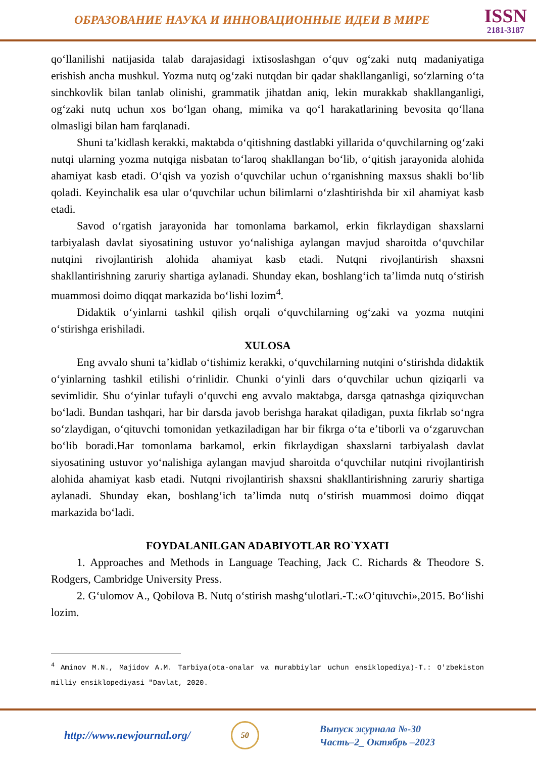ОБРАЗОВАНИЕ НАУКА И ИННОВАЦИОННЫЕ ИДЕИ В МИРЕ
ISSN
2181-3187
qo‘llanilishi natijasida talab darajasidagi ixtisoslashgan o‘quv og‘zaki nutq madaniyatiga erishish ancha mushkul. Yozma nutq og‘zaki nutqdan bir qadar shakllanganligi, so‘zlarning o‘ta sinchkovlik bilan tanlab olinishi, grammatik jihatdan aniq, lekin murakkab shakllanganligi, og‘zaki nutq uchun xos bo‘lgan ohang, mimika va qo‘l harakatlarining bevosita qo‘llana olmasligi bilan ham farqlanadi.
Shuni ta’kidlash kerakki, maktabda o‘qitishning dastlabki yillarida o‘quvchilarning og‘zaki nutqi ularning yozma nutqiga nisbatan to‘laroq shakllangan bo‘lib, o‘qitish jarayonida alohida ahamiyat kasb etadi. O‘qish va yozish o‘quvchilar uchun o‘rganishning maxsus shakli bo‘lib qoladi. Keyinchalik esa ular o‘quvchilar uchun bilimlarni o‘zlashtirishda bir xil ahamiyat kasb etadi.
Savod o‘rgatish jarayonida har tomonlama barkamol, erkin fikrlaydigan shaxslarni tarbiyalash davlat siyosatining ustuvor yo‘nalishiga aylangan mavjud sharoitda o‘quvchilar nutqini rivojlantirish alohida ahamiyat kasb etadi. Nutqni rivojlantirish shaxsni shakllantirishning zaruriy shartiga aylanadi. Shunday ekan, boshlang‘ich ta’limda nutq o‘stirish muammosi doimo diqqat markazida bo‘lishi lozim<sup>4</sup>.
Didaktik o‘yinlarni tashkil qilish orqali o‘quvchilarning og‘zaki va yozma nutqini o‘stirishga erishiladi.
XULOSA
Eng avvalo shuni ta’kidlab o‘tishimiz kerakki, o‘quvchilarning nutqini o‘stirishda didaktik o‘yinlarning tashkil etilishi o‘rinlidir. Chunki o‘yinli dars o‘quvchilar uchun qiziqarli va sevimlidir. Shu o‘yinlar tufayli o‘quvchi eng avvalo maktabga, darsga qatnashga qiziquvchan bo‘ladi. Bundan tashqari, har bir darsda javob berishga harakat qiladigan, puxta fikrlab so‘ngra so‘zlaydigan, o‘qituvchi tomonidan yetkaziladigan har bir fikrga o‘ta e’tiborli va o‘zgaruvchan bo‘lib boradi.Har tomonlama barkamol, erkin fikrlaydigan shaxslarni tarbiyalash davlat siyosatining ustuvor yo‘nalishiga aylangan mavjud sharoitda o‘quvchilar nutqini rivojlantirish alohida ahamiyat kasb etadi. Nutqni rivojlantirish shaxsni shakllantirishning zaruriy shartiga aylanadi. Shunday ekan, boshlang‘ich ta’limda nutq o‘stirish muammosi doimo diqqat markazida bo‘ladi.
FOYDALANILGAN ADABIYOTLAR RO`YXATI
1. Approaches and Methods in Language Teaching, Jack C. Richards & Theodore S. Rodgers, Cambridge University Press.
2. G‘ulomov A., Qobilova B. Nutq o‘stirish mashg‘ulotlari.-T.:«O‘qituvchi»,2015. Bo‘lishi lozim.
<sup>4</sup> Aminov M.N., Majidov A.M. Tarbiya(ota-onalar va murabbiylar uchun ensiklopediya)-T.: O'zbekiston milliy ensiklopediyasi "Davlat, 2020.
http://www.newjournal.org/
50
Выпуск журнала №-30
Часть–2_ Октябрь –2023